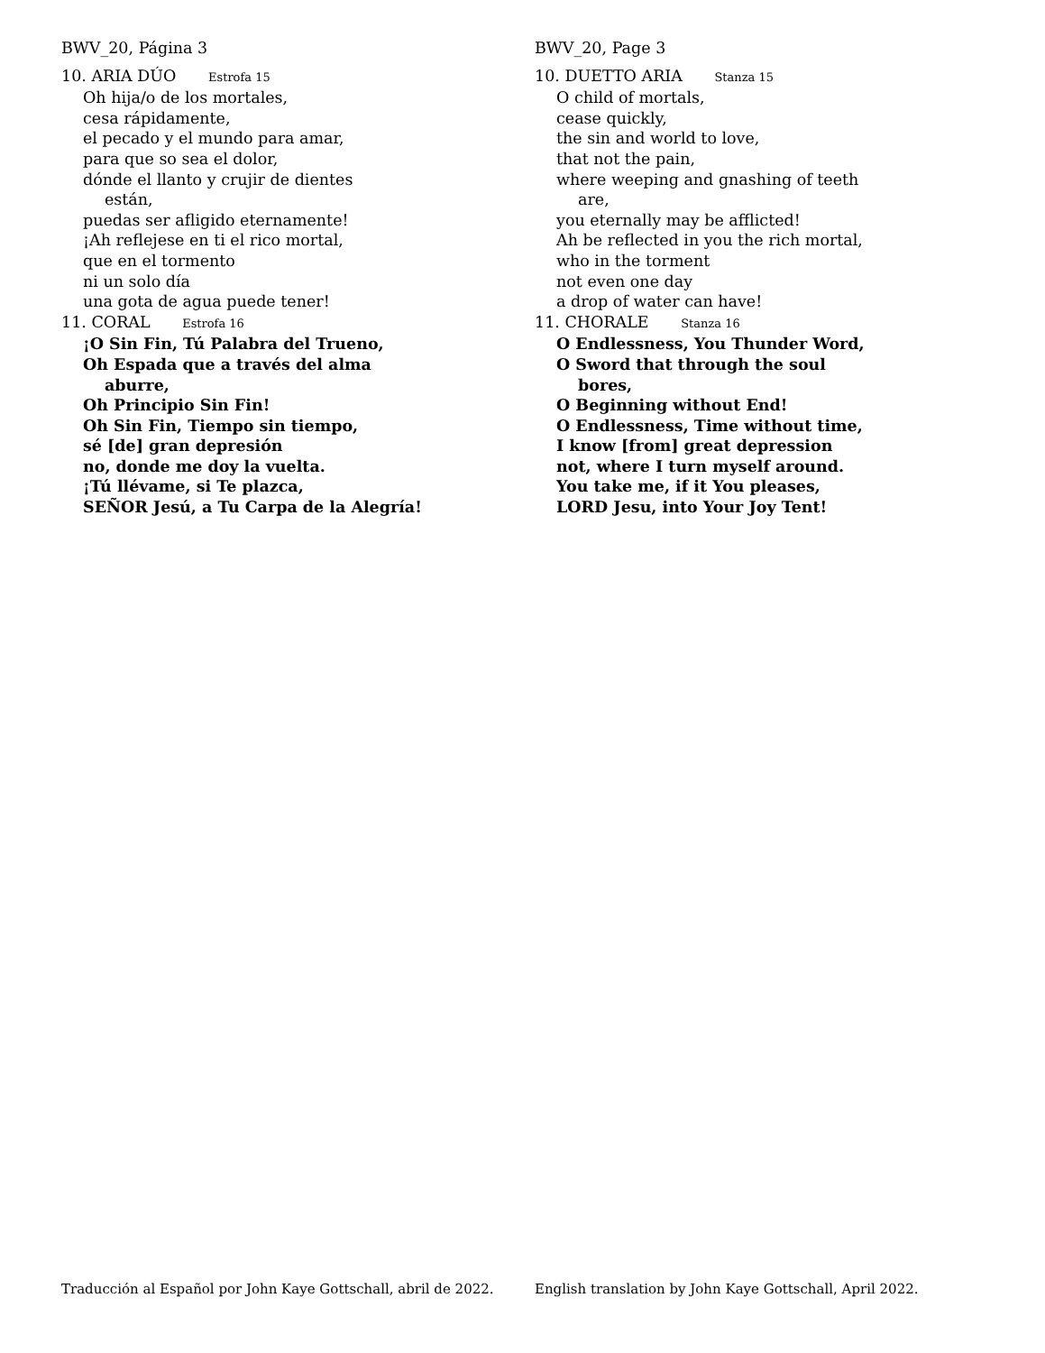BWV_20, Página 3
10. ARIA DÚO Estrofa 15
Oh hija/o de los mortales,
cesa rápidamente,
el pecado y el mundo para amar,
para que so sea el dolor,
dónde el llanto y crujir de dientes
están,
puedas ser afligido eternamente!
¡Ah reflejese en ti el rico mortal,
que en el tormento
ni un solo día
una gota de agua puede tener!
11. CORAL Estrofa 16
¡O Sin Fin, Tú Palabra del Trueno,
Oh Espada que a través del alma
aburre,
Oh Principio Sin Fin!
Oh Sin Fin, Tiempo sin tiempo,
sé [de] gran depresión
no, donde me doy la vuelta.
¡Tú llévame, si Te plazca,
SEÑOR Jesú, a Tu Carpa de la Alegría!
BWV_20, Page 3
10. DUETTO ARIA Stanza 15
O child of mortals,
cease quickly,
the sin and world to love,
that not the pain,
where weeping and gnashing of teeth
are,
you eternally may be afflicted!
Ah be reflected in you the rich mortal,
who in the torment
not even one day
a drop of water can have!
11. CHORALE Stanza 16
O Endlessness, You Thunder Word,
O Sword that through the soul
bores,
O Beginning without End!
O Endlessness, Time without time,
I know [from] great depression
not, where I turn myself around.
You take me, if it You pleases,
LORD Jesu, into Your Joy Tent!
Traducción al Español por John Kaye Gottschall, abril de 2022.
English translation by John Kaye Gottschall, April 2022.